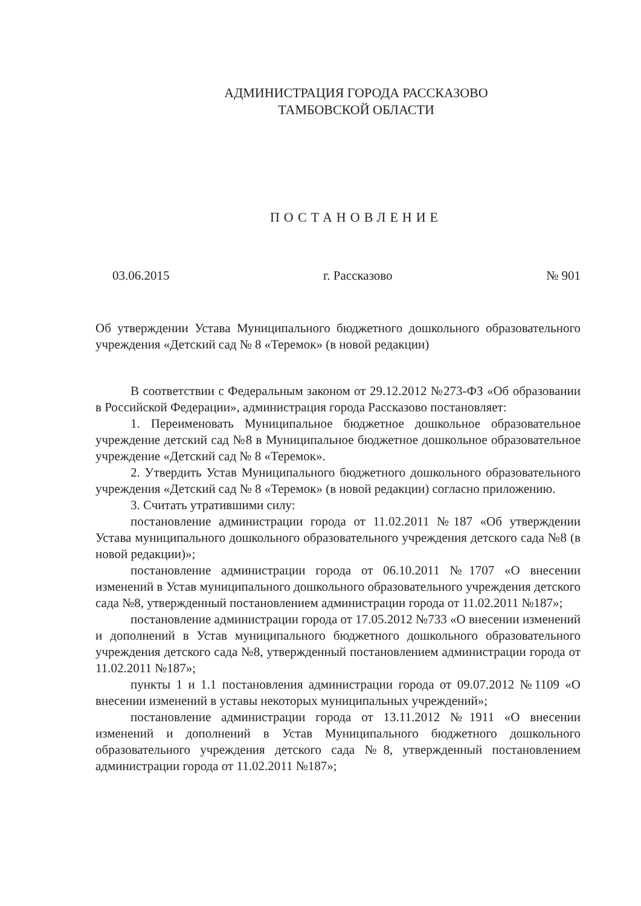АДМИНИСТРАЦИЯ ГОРОДА РАССКАЗОВО
ТАМБОВСКОЙ ОБЛАСТИ
ПОСТАНОВЛЕНИЕ
03.06.2015 г. Рассказово № 901
Об утверждении Устава Муниципального бюджетного дошкольного образовательного учреждения «Детский сад № 8 «Теремок» (в новой редакции)
В соответствии с Федеральным законом от 29.12.2012 №273-ФЗ «Об образовании в Российской Федерации», администрация города Рассказово постановляет:
1. Переименовать Муниципальное бюджетное дошкольное образовательное учреждение детский сад №8 в Муниципальное бюджетное дошкольное образовательное учреждение «Детский сад № 8 «Теремок».
2. Утвердить Устав Муниципального бюджетного дошкольного образовательного учреждения «Детский сад № 8 «Теремок» (в новой редакции) согласно приложению.
3. Считать утратившими силу:
постановление администрации города от 11.02.2011 №187 «Об утверждении Устава муниципального дошкольного образовательного учреждения детского сада №8 (в новой редакции)»;
постановление администрации города от 06.10.2011 №1707 «О внесении изменений в Устав муниципального дошкольного образовательного учреждения детского сада №8, утвержденный постановлением администрации города от 11.02.2011 №187»;
постановление администрации города от 17.05.2012 №733 «О внесении изменений и дополнений в Устав муниципального бюджетного дошкольного образовательного учреждения детского сада №8, утвержденный постановлением администрации города от 11.02.2011 №187»;
пункты 1 и 1.1 постановления администрации города от 09.07.2012 №1109 «О внесении изменений в уставы некоторых муниципальных учреждений»;
постановление администрации города от 13.11.2012 №1911 «О внесении изменений и дополнений в Устав Муниципального бюджетного дошкольного образовательного учреждения детского сада №8, утвержденный постановлением администрации города от 11.02.2011 №187»;